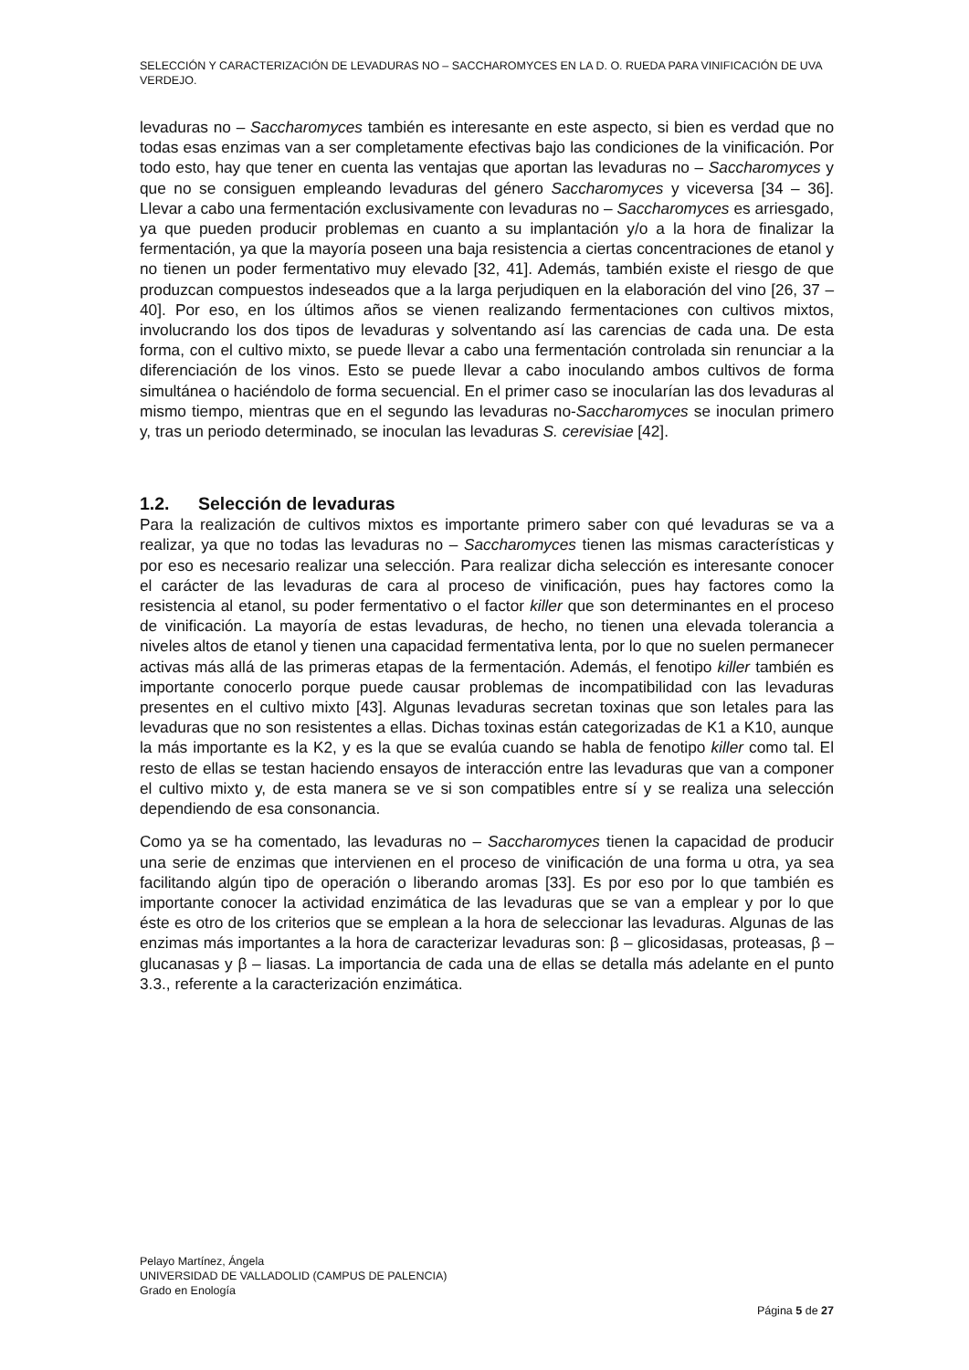SELECCIÓN Y CARACTERIZACIÓN DE LEVADURAS NO – SACCHAROMYCES EN LA D. O. RUEDA PARA VINIFICACIÓN DE UVA VERDEJO.
levaduras no – Saccharomyces también es interesante en este aspecto, si bien es verdad que no todas esas enzimas van a ser completamente efectivas bajo las condiciones de la vinificación. Por todo esto, hay que tener en cuenta las ventajas que aportan las levaduras no – Saccharomyces y que no se consiguen empleando levaduras del género Saccharomyces y viceversa [34 – 36]. Llevar a cabo una fermentación exclusivamente con levaduras no – Saccharomyces es arriesgado, ya que pueden producir problemas en cuanto a su implantación y/o a la hora de finalizar la fermentación, ya que la mayoría poseen una baja resistencia a ciertas concentraciones de etanol y no tienen un poder fermentativo muy elevado [32, 41]. Además, también existe el riesgo de que produzcan compuestos indeseados que a la larga perjudiquen en la elaboración del vino [26, 37 – 40]. Por eso, en los últimos años se vienen realizando fermentaciones con cultivos mixtos, involucrando los dos tipos de levaduras y solventando así las carencias de cada una. De esta forma, con el cultivo mixto, se puede llevar a cabo una fermentación controlada sin renunciar a la diferenciación de los vinos. Esto se puede llevar a cabo inoculando ambos cultivos de forma simultánea o haciéndolo de forma secuencial. En el primer caso se inocularían las dos levaduras al mismo tiempo, mientras que en el segundo las levaduras no-Saccharomyces se inoculan primero y, tras un periodo determinado, se inoculan las levaduras S. cerevisiae [42].
1.2. Selección de levaduras
Para la realización de cultivos mixtos es importante primero saber con qué levaduras se va a realizar, ya que no todas las levaduras no – Saccharomyces tienen las mismas características y por eso es necesario realizar una selección. Para realizar dicha selección es interesante conocer el carácter de las levaduras de cara al proceso de vinificación, pues hay factores como la resistencia al etanol, su poder fermentativo o el factor killer que son determinantes en el proceso de vinificación. La mayoría de estas levaduras, de hecho, no tienen una elevada tolerancia a niveles altos de etanol y tienen una capacidad fermentativa lenta, por lo que no suelen permanecer activas más allá de las primeras etapas de la fermentación. Además, el fenotipo killer también es importante conocerlo porque puede causar problemas de incompatibilidad con las levaduras presentes en el cultivo mixto [43]. Algunas levaduras secretan toxinas que son letales para las levaduras que no son resistentes a ellas. Dichas toxinas están categorizadas de K1 a K10, aunque la más importante es la K2, y es la que se evalúa cuando se habla de fenotipo killer como tal. El resto de ellas se testan haciendo ensayos de interacción entre las levaduras que van a componer el cultivo mixto y, de esta manera se ve si son compatibles entre sí y se realiza una selección dependiendo de esa consonancia.
Como ya se ha comentado, las levaduras no – Saccharomyces tienen la capacidad de producir una serie de enzimas que intervienen en el proceso de vinificación de una forma u otra, ya sea facilitando algún tipo de operación o liberando aromas [33]. Es por eso por lo que también es importante conocer la actividad enzimática de las levaduras que se van a emplear y por lo que éste es otro de los criterios que se emplean a la hora de seleccionar las levaduras. Algunas de las enzimas más importantes a la hora de caracterizar levaduras son: β – glicosidasas, proteasas, β – glucanasas y β – liasas. La importancia de cada una de ellas se detalla más adelante en el punto 3.3., referente a la caracterización enzimática.
Pelayo Martínez, Ángela
UNIVERSIDAD DE VALLADOLID (CAMPUS DE PALENCIA)
Grado en Enología
Página 5 de 27